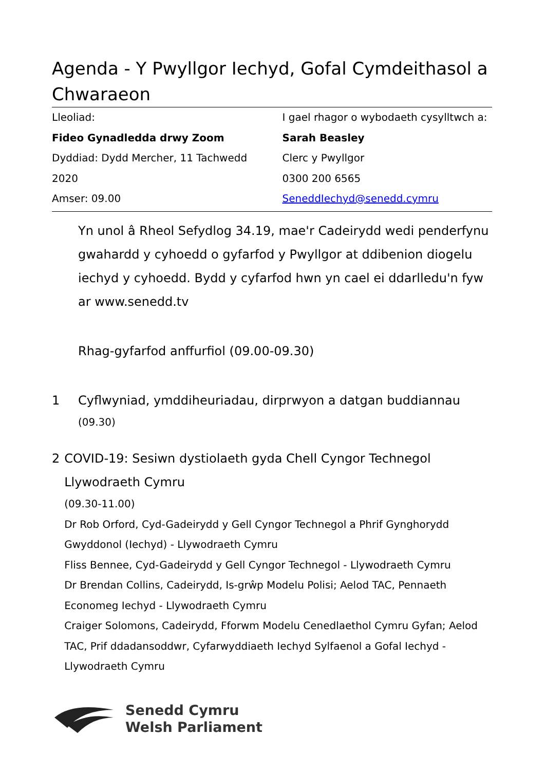Agenda - Y Pwyllgor Iechyd, Gofal Cymdeithasol a Chwaraeon
Lleoliad:
Fideo Gynadledda drwy Zoom
Dyddiad: Dydd Mercher, 11 Tachwedd 2020
Amser: 09.00
I gael rhagor o wybodaeth cysylltwch a:
Sarah Beasley
Clerc y Pwyllgor
0300 200 6565
SeneddIechyd@senedd.cymru
Yn unol â Rheol Sefydlog 34.19, mae'r Cadeirydd wedi penderfynu gwahardd y cyhoedd o gyfarfod y Pwyllgor at ddibenion diogelu iechyd y cyhoedd. Bydd y cyfarfod hwn yn cael ei ddarlledu'n fyw ar www.senedd.tv
Rhag-gyfarfod anffurfiol (09.00-09.30)
1 Cyflwyniad, ymddiheuriadau, dirprwyon a datgan buddiannau
(09.30)
2 COVID-19: Sesiwn dystiolaeth gyda Chell Cyngor Technegol Llywodraeth Cymru
(09.30-11.00)
Dr Rob Orford, Cyd-Gadeirydd y Gell Cyngor Technegol a Phrif Gynghorydd Gwyddonol (Iechyd) - Llywodraeth Cymru
Fliss Bennee, Cyd-Gadeirydd y Gell Cyngor Technegol - Llywodraeth Cymru
Dr Brendan Collins, Cadeirydd, Is-grŵp Modelu Polisi; Aelod TAC, Pennaeth Economeg Iechyd - Llywodraeth Cymru
Craiger Solomons, Cadeirydd, Fforwm Modelu Cenedlaethol Cymru Gyfan; Aelod TAC, Prif ddadansoddwr, Cyfarwyddiaeth Iechyd Sylfaenol a Gofal Iechyd - Llywodraeth Cymru
Senedd Cymru
Welsh Parliament